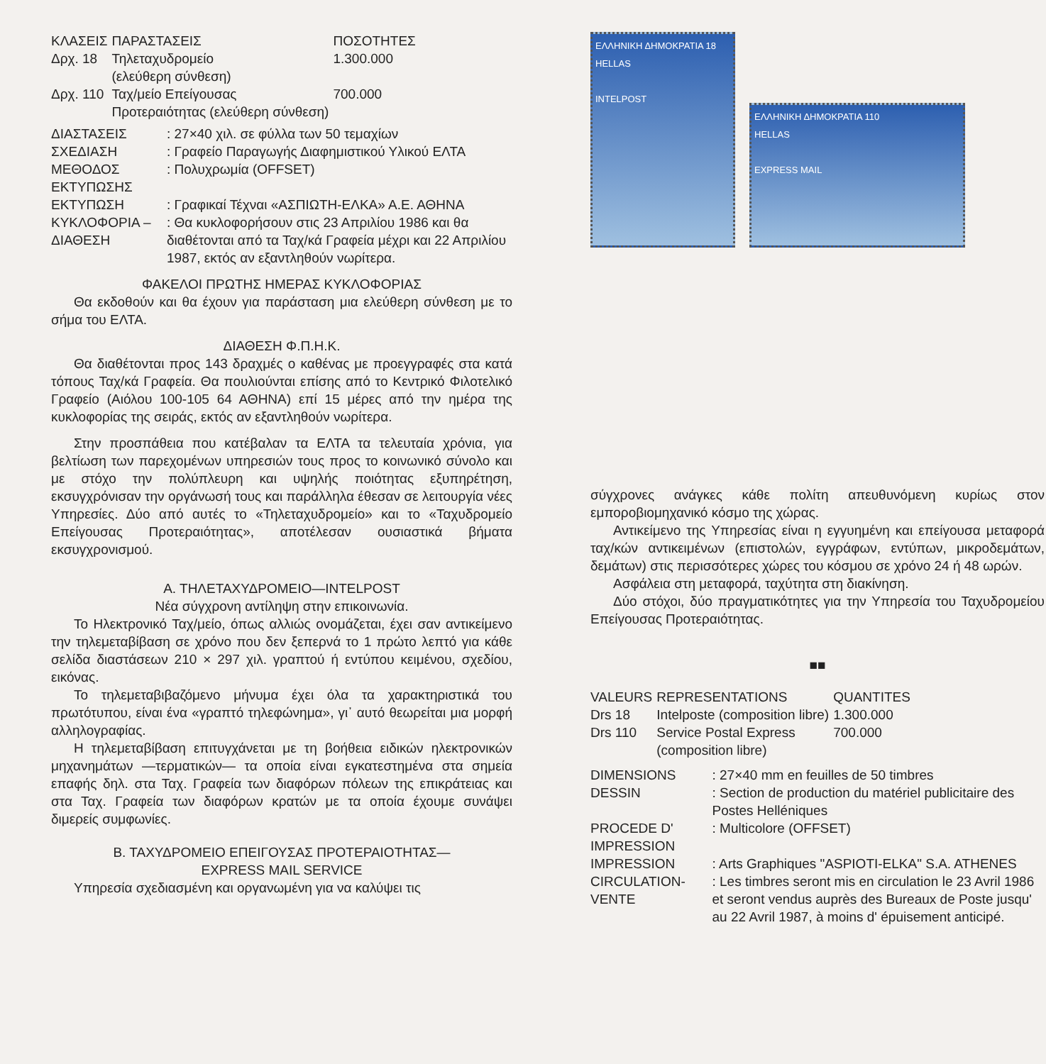| ΚΛΑΣΕΙΣ | ΠΑΡΑΣΤΑΣΕΙΣ | ΠΟΣΟΤΗΤΕΣ |
| --- | --- | --- |
| Δρχ. 18 | Τηλεταχυδρομείο (ελεύθερη σύνθεση) | 1.300.000 |
| Δρχ. 110 | Ταχ/μείο Επείγουσας Προτεραιότητας (ελεύθερη σύνθεση) | 700.000 |
| ΔΙΑΣΤΑΣΕΙΣ | : 27×40 χιλ. σε φύλλα των 50 τεμαχίων |
| ΣΧΕΔΙΑΣΗ | : Γραφείο Παραγωγής Διαφημιστικού Υλικού ΕΛΤΑ |
| ΜΕΘΟΔΟΣ ΕΚΤΥΠΩΣΗΣ | : Πολυχρωμία (OFFSET) |
| ΕΚΤΥΠΩΣΗ | : Γραφικαί Τέχναι «ΑΣΠΙΩΤΗ-ΕΛΚΑ» Α.Ε. ΑΘΗΝΑ |
| ΚΥΚΛΟΦΟΡΙΑ – ΔΙΑΘΕΣΗ | : Θα κυκλοφορήσουν στις 23 Απριλίου 1986 και θα διαθέτονται από τα Ταχ/κά Γραφεία μέχρι και 22 Απριλίου 1987, εκτός αν εξαντληθούν νωρίτερα. |
ΦΑΚΕΛΟΙ ΠΡΩΤΗΣ ΗΜΕΡΑΣ ΚΥΚΛΟΦΟΡΙΑΣ
Θα εκδοθούν και θα έχουν για παράσταση μια ελεύθερη σύνθεση με το σήμα του ΕΛΤΑ.
ΔΙΑΘΕΣΗ Φ.Π.Η.Κ.
Θα διαθέτονται προς 143 δραχμές ο καθένας με προεγγραφές στα κατά τόπους Ταχ/κά Γραφεία. Θα πουλιούνται επίσης από το Κεντρικό Φιλοτελικό Γραφείο (Αιόλου 100-105 64 ΑΘΗΝΑ) επί 15 μέρες από την ημέρα της κυκλοφορίας της σειράς, εκτός αν εξαντληθούν νωρίτερα.
Στην προσπάθεια που κατέβαλαν τα ΕΛΤΑ τα τελευταία χρόνια, για βελτίωση των παρεχομένων υπηρεσιών τους προς το κοινωνικό σύνολο και με στόχο την πολύπλευρη και υψηλής ποιότητας εξυπηρέτηση, εκσυγχρόνισαν την οργάνωσή τους και παράλληλα έθεσαν σε λειτουργία νέες Υπηρεσίες. Δύο από αυτές το «Τηλεταχυδρομείο» και το «Ταχυδρομείο Επείγουσας Προτεραιότητας», αποτέλεσαν ουσιαστικά βήματα εκσυγχρονισμού.
Α. ΤΗΛΕΤΑΧΥΔΡΟΜΕΙΟ—INTELPOST
Νέα σύγχρονη αντίληψη στην επικοινωνία.
Το Ηλεκτρονικό Ταχ/μείο, όπως αλλιώς ονομάζεται, έχει σαν αντικείμενο την τηλεμεταβίβαση σε χρόνο που δεν ξεπερνά το 1 πρώτο λεπτό για κάθε σελίδα διαστάσεων 210 × 297 χιλ. γραπτού ή εντύπου κειμένου, σχεδίου, εικόνας.
Το τηλεμεταβιβαζόμενο μήνυμα έχει όλα τα χαρακτηριστικά του πρωτότυπου, είναι ένα «γραπτό τηλεφώνημα», γι᾽ αυτό θεωρείται μια μορφή αλληλογραφίας.
Η τηλεμεταβίβαση επιτυγχάνεται με τη βοήθεια ειδικών ηλεκτρονικών μηχανημάτων —τερματικών— τα οποία είναι εγκατεστημένα στα σημεία επαφής δηλ. στα Ταχ. Γραφεία των διαφόρων πόλεων της επικράτειας και στα Ταχ. Γραφεία των διαφόρων κρατών με τα οποία έχουμε συνάψει διμερείς συμφωνίες.
Β. ΤΑΧΥΔΡΟΜΕΙΟ ΕΠΕΙΓΟΥΣΑΣ ΠΡΟΤΕΡΑΙΟΤΗΤΑΣ—
EXPRESS MAIL SERVICE
Υπηρεσία σχεδιασμένη και οργανωμένη για να καλύψει τις
ΕΛΛΗΝΙΚΗ ΔΗΜΟΚΡΑΤΙΑ 18
HELLAS
INTELPOST
ΕΛΛΗΝΙΚΗ ΔΗΜΟΚΡΑΤΙΑ 110
HELLAS
EXPRESS MAIL
σύγχρονες ανάγκες κάθε πολίτη απευθυνόμενη κυρίως στον εμποροβιομηχανικό κόσμο της χώρας.
Αντικείμενο της Υπηρεσίας είναι η εγγυημένη και επείγουσα μεταφορά ταχ/κών αντικειμένων (επιστολών, εγγράφων, εντύπων, μικροδεμάτων, δεμάτων) στις περισσότερες χώρες του κόσμου σε χρόνο 24 ή 48 ωρών.
Ασφάλεια στη μεταφορά, ταχύτητα στη διακίνηση.
Δύο στόχοι, δύο πραγματικότητες για την Υπηρεσία του Ταχυδρομείου Επείγουσας Προτεραιότητας.
■■
| VALEURS | REPRESENTATIONS | QUANTITES |
| --- | --- | --- |
| Drs 18 | Intelposte (composition libre) | 1.300.000 |
| Drs 110 | Service Postal Express (composition libre) | 700.000 |
| DIMENSIONS | : 27×40 mm en feuilles de 50 timbres |
| DESSIN | : Section de production du matériel publicitaire des Postes Helléniques |
| PROCEDE D' IMPRESSION | : Multicolore (OFFSET) |
| IMPRESSION | : Arts Graphiques "ASPIOTI-ELKA" S.A. ATHENES |
| CIRCULATION-VENTE | : Les timbres seront mis en circulation le 23 Avril 1986 et seront vendus auprès des Bureaux de Poste jusqu' au 22 Avril 1987, à moins d' épuisement anticipé. |